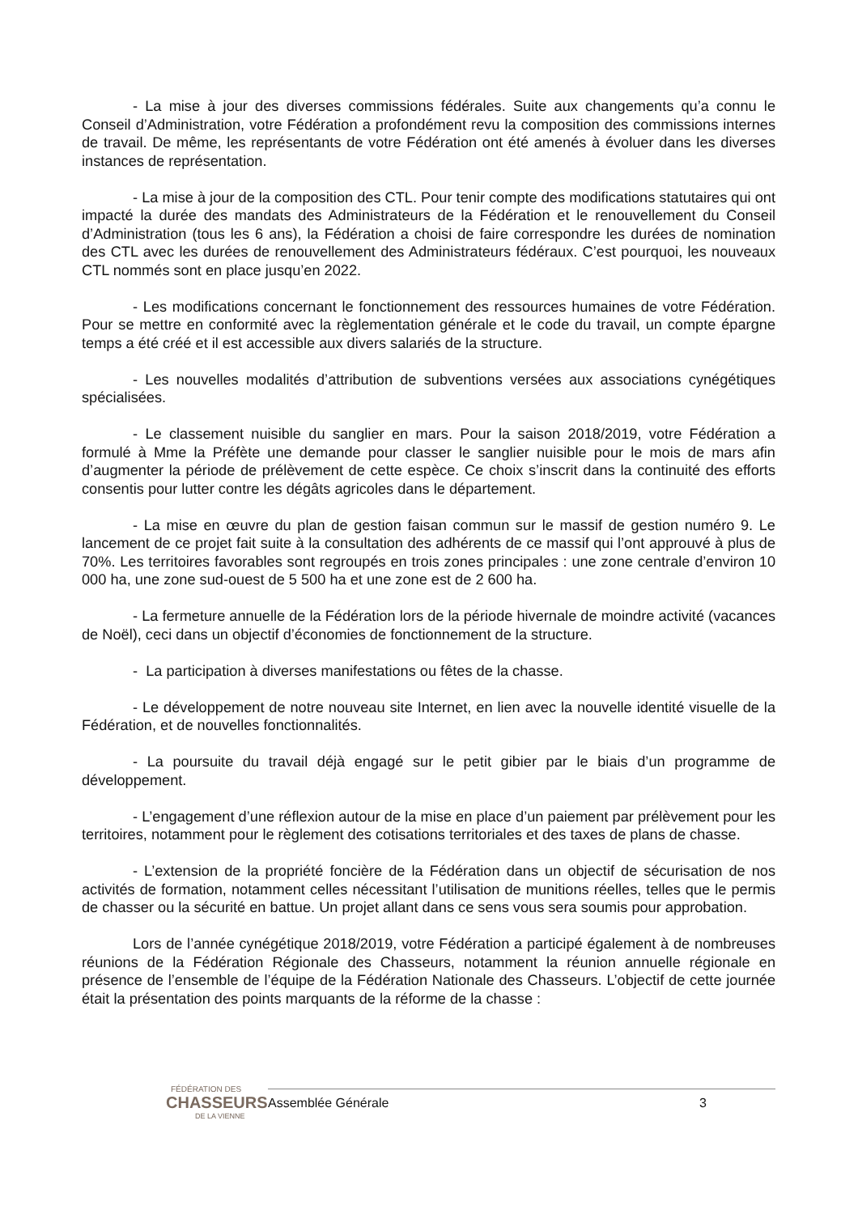- La mise à jour des diverses commissions fédérales. Suite aux changements qu’a connu le Conseil d’Administration, votre Fédération a profondément revu la composition des commissions internes de travail. De même, les représentants de votre Fédération ont été amenés à évoluer dans les diverses instances de représentation.
- La mise à jour de la composition des CTL. Pour tenir compte des modifications statutaires qui ont impacté la durée des mandats des Administrateurs de la Fédération et le renouvellement du Conseil d’Administration (tous les 6 ans), la Fédération a choisi de faire correspondre les durées de nomination des CTL avec les durées de renouvellement des Administrateurs fédéraux. C’est pourquoi, les nouveaux CTL nommés sont en place jusqu’en 2022.
- Les modifications concernant le fonctionnement des ressources humaines de votre Fédération. Pour se mettre en conformité avec la règlementation générale et le code du travail, un compte épargne temps a été créé et il est accessible aux divers salariés de la structure.
- Les nouvelles modalités d’attribution de subventions versées aux associations cynégétiques spécialisées.
- Le classement nuisible du sanglier en mars. Pour la saison 2018/2019, votre Fédération a formulé à Mme la Préfète une demande pour classer le sanglier nuisible pour le mois de mars afin d’augmenter la période de prélèvement de cette espèce. Ce choix s’inscrit dans la continuité des efforts consentis pour lutter contre les dégâts agricoles dans le département.
- La mise en œuvre du plan de gestion faisan commun sur le massif de gestion numéro 9. Le lancement de ce projet fait suite à la consultation des adhérents de ce massif qui l’ont approuvé à plus de 70%. Les territoires favorables sont regroupés en trois zones principales : une zone centrale d’environ 10 000 ha, une zone sud-ouest de 5 500 ha et une zone est de 2 600 ha.
- La fermeture annuelle de la Fédération lors de la période hivernale de moindre activité (vacances de Noël), ceci dans un objectif d’économies de fonctionnement de la structure.
- La participation à diverses manifestations ou fêtes de la chasse.
- Le développement de notre nouveau site Internet, en lien avec la nouvelle identité visuelle de la Fédération, et de nouvelles fonctionnalités.
- La poursuite du travail déjà engagé sur le petit gibier par le biais d’un programme de développement.
- L’engagement d’une réflexion autour de la mise en place d’un paiement par prélèvement pour les territoires, notamment pour le règlement des cotisations territoriales et des taxes de plans de chasse.
- L’extension de la propriété foncière de la Fédération dans un objectif de sécurisation de nos activités de formation, notamment celles nécessitant l’utilisation de munitions réelles, telles que le permis de chasser ou la sécurité en battue. Un projet allant dans ce sens vous sera soumis pour approbation.
Lors de l’année cynégétique 2018/2019, votre Fédération a participé également à de nombreuses réunions de la Fédération Régionale des Chasseurs, notamment la réunion annuelle régionale en présence de l’ensemble de l’équipe de la Fédération Nationale des Chasseurs. L’objectif de cette journée était la présentation des points marquants de la réforme de la chasse :
FÉDÉRATION DES
CHASSEURS
DE LA VIENNE
Assemblée Générale 3